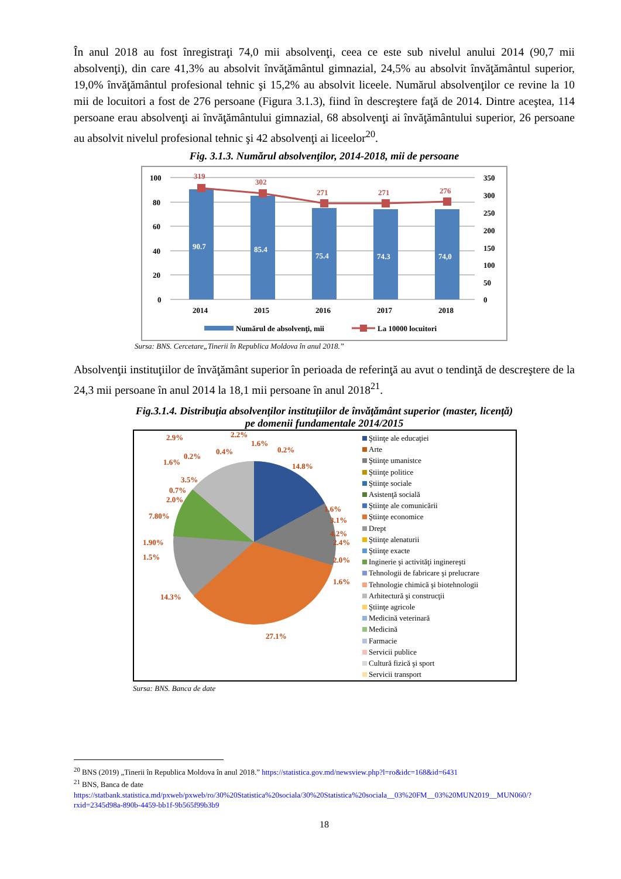În anul 2018 au fost înregistraţi 74,0 mii absolvenţi, ceea ce este sub nivelul anului 2014 (90,7 mii absolvenţi), din care 41,3% au absolvit învăţământul gimnazial, 24,5% au absolvit învăţământul superior, 19,0% învăţământul profesional tehnic şi 15,2% au absolvit liceele. Numărul absolvenţilor ce revine la 10 mii de locuitori a fost de 276 persoane (Figura 3.1.3), fiind în descreştere faţă de 2014. Dintre aceştea, 114 persoane erau absolvenţi ai învăţământului gimnazial, 68 absolvenţi ai învăţământului superior, 26 persoane au absolvit nivelul profesional tehnic şi 42 absolvenţi ai liceelor<sup>20</sup>.
Fig. 3.1.3. Numărul absolvenţilor, 2014-2018, mii de persoane
100
80
60
40
20
0
350
300
250
200
150
100
50
0
90.7
85.4
75.4
74.3
74,0
319
302
271
271
276
2014
2015
2016
2017
2018
Numărul de absolvenţi, mii
La 10000 locuitori
Sursa: BNS. Cercetare„Tinerii în Republica Moldova în anul 2018.”
Absolvenţii instituţiilor de învăţământ superior în perioada de referinţă au avut o tendinţă de descreştere de la 24,3 mii persoane în anul 2014 la 18,1 mii persoane în anul 2018<sup>21</sup>.
Fig.3.1.4. Distribuţia absolvenţilor instituţiilor de învăţământ superior (master, licenţă)
pe domenii fundamentale 2014/2015
14.8%
1.6%
4.2%
1.6%
27.1%
14.3%
1.5%
1.90%
7.80%
2.0%
0.7%
3.5%
1.6%
0.2%
2.9%
0.4%
2.2%
1.6%
0.2%
2.4%
2.0%
3.1%
Ştiinţe ale educaţiei
Arte
Ştiinţe umanistce
Ştiinţe politice
Ştiinţe sociale
Asistenţă socială
Ştiinţe ale comunicării
Ştiinţe economice
Drept
Ştiinţe alenaturii
Ştiinţe exacte
Inginerie şi activităţi inginereşti
Tehnologii de fabricare şi prelucrare
Tehnologie chimică şi biotehnologii
Arhitectură şi construcţii
Ştiinţe agricole
Medicină veterinară
Medicină
Farmacie
Servicii publice
Cultură fizică şi sport
Servicii transport
Sursa: BNS. Banca de date
<sup>20</sup> BNS (2019) „Tinerii în Republica Moldova în anul 2018.” https://statistica.gov.md/newsview.php?l=ro&idc=168&id=6431
<sup>21</sup> BNS, Banca de date
https://statbank.statistica.md/pxweb/pxweb/ro/30%20Statistica%20sociala/30%20Statistica%20sociala__03%20FM__03%20MUN2019__MUN060/?rxid=2345d98a-890b-4459-bb1f-9b565f99b3b9
18